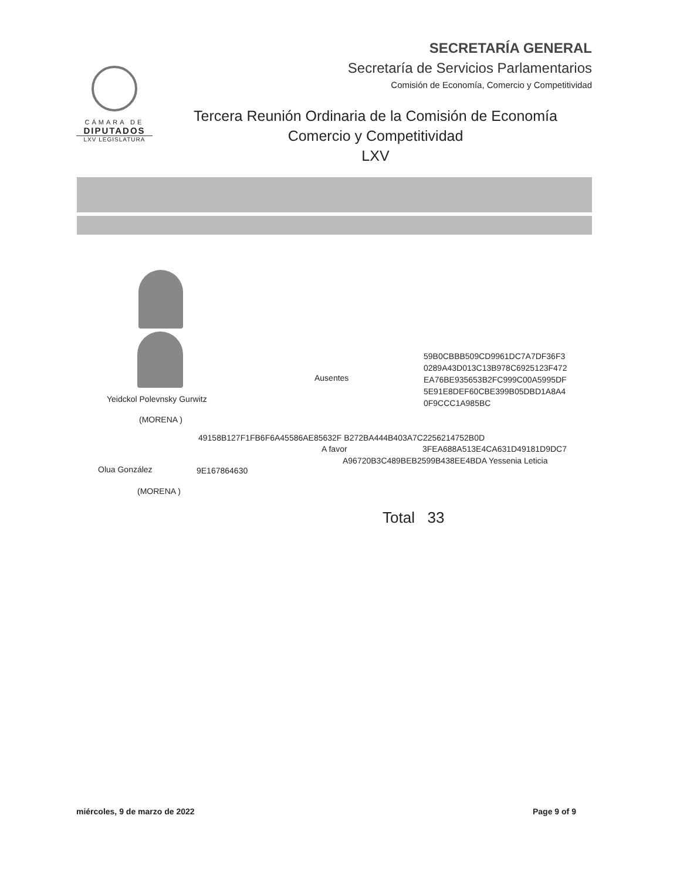SECRETARÍA GENERAL
Secretaría de Servicios Parlamentarios
Comisión de Economía, Comercio y Competitividad
CÁMARA DE
DIPUTADOS
LXV LEGISLATURA
Tercera Reunión Ordinaria de la Comisión de Economía
Comercio y Competitividad
LXV
Yeidckol Polevnsky Gurwitz
(MORENA )
Ausentes
59B0CBBB509CD9961DC7A7DF36F3
0289A43D013C13B978C6925123F472
EA76BE935653B2FC999C00A5995DF
5E91E8DEF60CBE399B05DBD1A8A4
0F9CCC1A985BC
49158B127F1FB6F6A45586AE85632F B272BA444B403A7C2256214752B0D
A favor 3FEA688A513E4CA631D49181D9DC7
A96720B3C489BEB2599B438EE4BDA Yessenia Leticia
Olua González 9E167864630
(MORENA )
Total 33
miércoles, 9 de marzo de 2022 Page 9 of 9